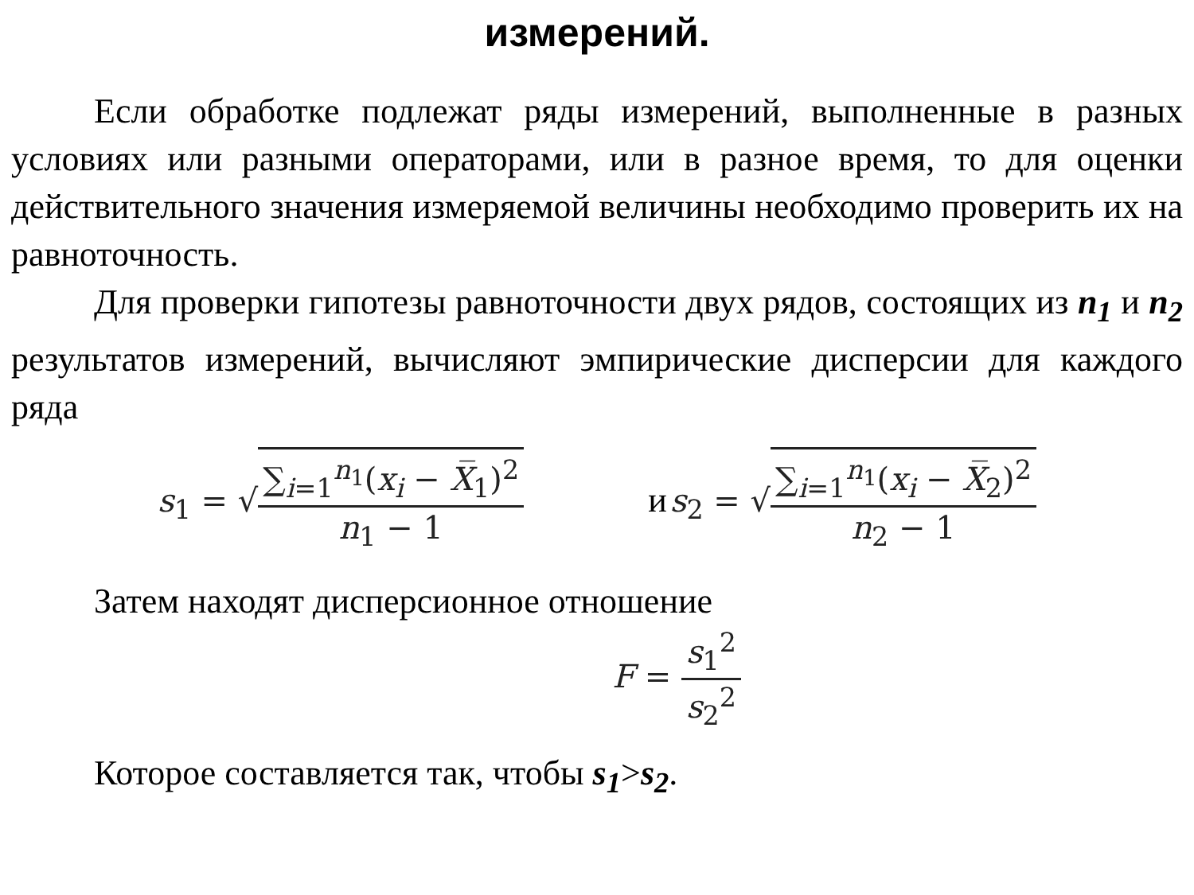измерений.
Если обработке подлежат ряды измерений, выполненные в разных условиях или разными операторами, или в разное время, то для оценки действительного значения измеряемой величины необходимо проверить их на равноточность.
Для проверки гипотезы равноточности двух рядов, состоящих из n<sub>1</sub> и n<sub>2</sub> результатов измерений, вычисляют эмпирические дисперсии для каждого ряда
s<sub>1</sub> = √∑<sub>i=1</sub><sup>n<sub>1</sub></sup>(x<sub>i</sub> − X̅<sub>1</sub>)<sup>2</sup> n<sub>1</sub> − 1
и s<sub>2</sub> = √∑<sub>i=1</sub><sup>n<sub>1</sub></sup>(x<sub>i</sub> − X̅<sub>2</sub>)<sup>2</sup> n<sub>2</sub> − 1
Затем находят дисперсионное отношение
F = s<sub>1</sub><sup>2</sup> s<sub>2</sub><sup>2</sup>
Которое составляется так, чтобы s<sub>1</sub>>s<sub>2</sub>.